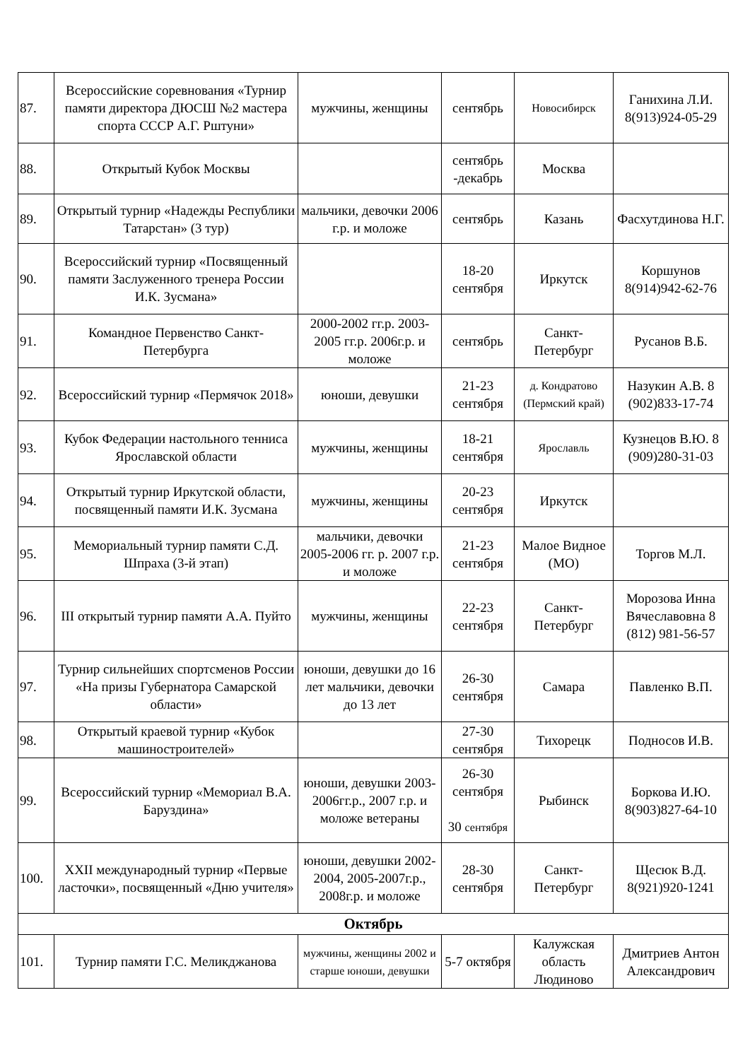| 87. | Всероссийские соревнования «Турнир памяти директора ДЮСШ №2 мастера спорта СССР А.Г. Рштуни» | мужчины, женщины | сентябрь | Новосибирск | Ганихина Л.И. 8(913)924-05-29 |
| 88. | Открытый Кубок Москвы | | сентябрь -декабрь | Москва | |
| 89. | Открытый турнир «Надежды Республики Татарстан» (3 тур) | мальчики, девочки 2006 г.р. и моложе | сентябрь | Казань | Фасхутдинова Н.Г. |
| 90. | Всероссийский турнир «Посвященный памяти Заслуженного тренера России И.К. Зусмана» | | 18-20 сентября | Иркутск | Коршунов 8(914)942-62-76 |
| 91. | Командное Первенство Санкт-Петербурга | 2000-2002 гг.р. 2003-2005 гг.р. 2006г.р. и моложе | сентябрь | Санкт-Петербург | Русанов В.Б. |
| 92. | Всероссийский турнир «Пермячок 2018» | юноши, девушки | 21-23 сентября | д. Кондратово (Пермский край) | Назукин А.В. 8 (902)833-17-74 |
| 93. | Кубок Федерации настольного тенниса Ярославской области | мужчины, женщины | 18-21 сентября | Ярославль | Кузнецов В.Ю. 8 (909)280-31-03 |
| 94. | Открытый турнир Иркутской области, посвященный памяти И.К. Зусмана | мужчины, женщины | 20-23 сентября | Иркутск | |
| 95. | Мемориальный турнир памяти С.Д. Шпраха (3-й этап) | мальчики, девочки 2005-2006 гг. р. 2007 г.р. и моложе | 21-23 сентября | Малое Видное (МО) | Торгов М.Л. |
| 96. | III открытый турнир памяти А.А. Пуйто | мужчины, женщины | 22-23 сентября | Санкт-Петербург | Морозова Инна Вячеславовна 8 (812) 981-56-57 |
| 97. | Турнир сильнейших спортсменов России «На призы Губернатора Самарской области» | юноши, девушки до 16 лет мальчики, девочки до 13 лет | 26-30 сентября | Самара | Павленко В.П. |
| 98. | Открытый краевой турнир «Кубок машиностроителей» | | 27-30 сентября | Тихорецк | Подносов И.В. |
| 99. | Всероссийский турнир «Мемориал В.А. Баруздина» | юноши, девушки 2003-2006гг.р., 2007 г.р. и моложе ветераны | 26-30 сентября 30 сентября | Рыбинск | Боркова И.Ю. 8(903)827-64-10 |
| 100. | XXII международный турнир «Первые ласточки», посвященный «Дню учителя» | юноши, девушки 2002-2004, 2005-2007г.р., 2008г.р. и моложе | 28-30 сентября | Санкт-Петербург | Щесюк В.Д. 8(921)920-1241 |
| Октябрь | | | | | |
| 101. | Турнир памяти Г.С. Меликджанова | мужчины, женщины 2002 и старше юноши, девушки | 5-7 октября | Калужская область Людиново | Дмитриев Антон Александрович |